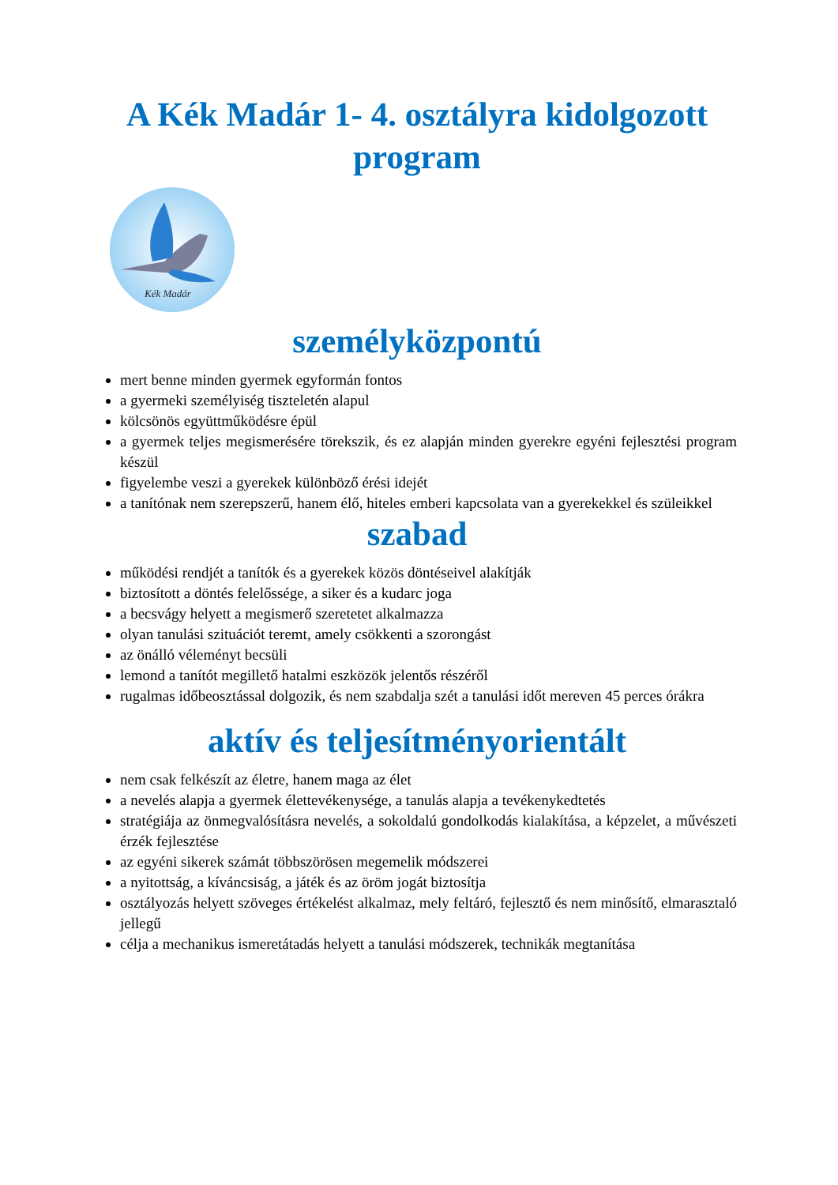A Kék Madár 1- 4. osztályra kidolgozott program
Kék Madár
személyközpontú
mert benne minden gyermek egyformán fontos
a gyermeki személyiség tiszteletén alapul
kölcsönös együttműködésre épül
a gyermek teljes megismerésére törekszik, és ez alapján minden gyerekre egyéni fejlesztési program készül
figyelembe veszi a gyerekek különböző érési idejét
a tanítónak nem szerepszerű, hanem élő, hiteles emberi kapcsolata van a gyerekekkel és szüleikkel
szabad
működési rendjét a tanítók és a gyerekek közös döntéseivel alakítják
biztosított a döntés felelőssége, a siker és a kudarc joga
a becsvágy helyett a megismerő szeretetet alkalmazza
olyan tanulási szituációt teremt, amely csökkenti a szorongást
az önálló véleményt becsüli
lemond a tanítót megillető hatalmi eszközök jelentős részéről
rugalmas időbeosztással dolgozik, és nem szabdalja szét a tanulási időt mereven 45 perces órákra
aktív és teljesítményorientált
nem csak felkészít az életre, hanem maga az élet
a nevelés alapja a gyermek élettevékenysége, a tanulás alapja a tevékenykedtetés
stratégiája az önmegvalósításra nevelés, a sokoldalú gondolkodás kialakítása, a képzelet, a művészeti érzék fejlesztése
az egyéni sikerek számát többszörösen megemelik módszerei
a nyitottság, a kíváncsiság, a játék és az öröm jogát biztosítja
osztályozás helyett szöveges értékelést alkalmaz, mely feltáró, fejlesztő és nem minősítő, elmarasztaló jellegű
célja a mechanikus ismeretátadás helyett a tanulási módszerek, technikák megtanítása